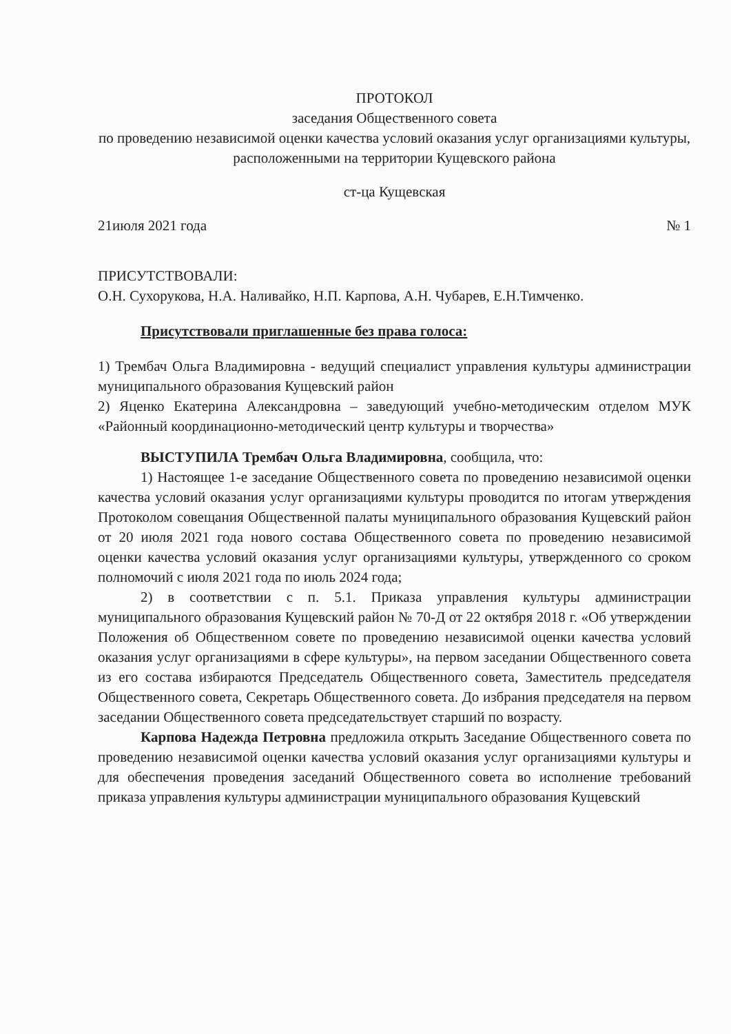ПРОТОКОЛ
заседания Общественного совета
по проведению независимой оценки качества условий оказания услуг организациями культуры, расположенными на территории Кущевского района
ст-ца Кущевская
21июля 2021 года № 1
ПРИСУТСТВОВАЛИ:
О.Н. Сухорукова, Н.А. Наливайко, Н.П. Карпова, А.Н. Чубарев, Е.Н.Тимченко.
Присутствовали приглашенные без права голоса:
1) Трембач Ольга Владимировна - ведущий специалист управления культуры администрации муниципального образования Кущевский район
2) Яценко Екатерина Александровна – заведующий учебно-методическим отделом МУК «Районный координационно-методический центр культуры и творчества»
ВЫСТУПИЛА Трембач Ольга Владимировна, сообщила, что:
1) Настоящее 1-е заседание Общественного совета по проведению независимой оценки качества условий оказания услуг организациями культуры проводится по итогам утверждения Протоколом совещания Общественной палаты муниципального образования Кущевский район от 20 июля 2021 года нового состава Общественного совета по проведению независимой оценки качества условий оказания услуг организациями культуры, утвержденного со сроком полномочий с июля 2021 года по июль 2024 года;
2) в соответствии с п. 5.1. Приказа управления культуры администрации муниципального образования Кущевский район № 70-Д от 22 октября 2018 г. «Об утверждении Положения об Общественном совете по проведению независимой оценки качества условий оказания услуг организациями в сфере культуры», на первом заседании Общественного совета из его состава избираются Председатель Общественного совета, Заместитель председателя Общественного совета, Секретарь Общественного совета. До избрания председателя на первом заседании Общественного совета председательствует старший по возрасту.
Карпова Надежда Петровна предложила открыть Заседание Общественного совета по проведению независимой оценки качества условий оказания услуг организациями культуры и для обеспечения проведения заседаний Общественного совета во исполнение требований приказа управления культуры администрации муниципального образования Кущевский